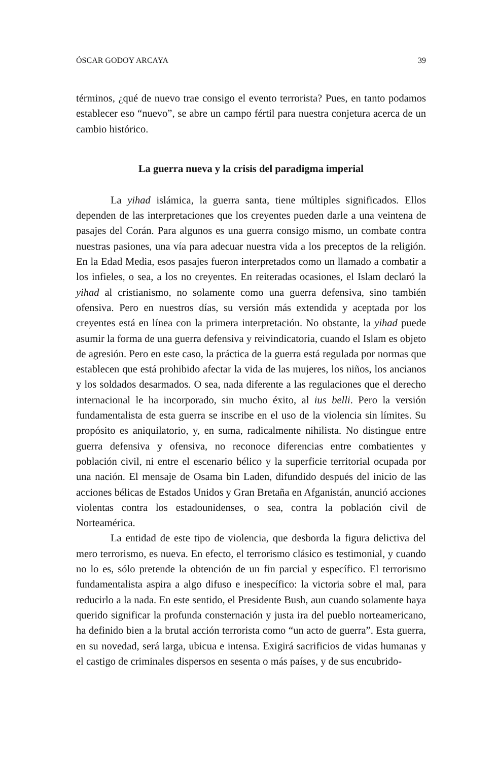ÓSCAR GODOY ARCAYA 39
términos, ¿qué de nuevo trae consigo el evento terrorista? Pues, en tanto podamos establecer eso “nuevo”, se abre un campo fértil para nuestra conjetura acerca de un cambio histórico.
La guerra nueva y la crisis del paradigma imperial
La yihad islámica, la guerra santa, tiene múltiples significados. Ellos dependen de las interpretaciones que los creyentes pueden darle a una veintena de pasajes del Corán. Para algunos es una guerra consigo mismo, un combate contra nuestras pasiones, una vía para adecuar nuestra vida a los preceptos de la religión. En la Edad Media, esos pasajes fueron interpretados como un llamado a combatir a los infieles, o sea, a los no creyentes. En reiteradas ocasiones, el Islam declaró la yihad al cristianismo, no solamente como una guerra defensiva, sino también ofensiva. Pero en nuestros días, su versión más extendida y aceptada por los creyentes está en línea con la primera interpretación. No obstante, la yihad puede asumir la forma de una guerra defensiva y reivindicatoria, cuando el Islam es objeto de agresión. Pero en este caso, la práctica de la guerra está regulada por normas que establecen que está prohibido afectar la vida de las mujeres, los niños, los ancianos y los soldados desarmados. O sea, nada diferente a las regulaciones que el derecho internacional le ha incorporado, sin mucho éxito, al ius belli. Pero la versión fundamentalista de esta guerra se inscribe en el uso de la violencia sin límites. Su propósito es aniquilatorio, y, en suma, radicalmente nihilista. No distingue entre guerra defensiva y ofensiva, no reconoce diferencias entre combatientes y población civil, ni entre el escenario bélico y la superficie territorial ocupada por una nación. El mensaje de Osama bin Laden, difundido después del inicio de las acciones bélicas de Estados Unidos y Gran Bretaña en Afganistán, anunció acciones violentas contra los estadounidenses, o sea, contra la población civil de Norteamérica.
La entidad de este tipo de violencia, que desborda la figura delictiva del mero terrorismo, es nueva. En efecto, el terrorismo clásico es testimonial, y cuando no lo es, sólo pretende la obtención de un fin parcial y específico. El terrorismo fundamentalista aspira a algo difuso e inespecífico: la victoria sobre el mal, para reducirlo a la nada. En este sentido, el Presidente Bush, aun cuando solamente haya querido significar la profunda consternación y justa ira del pueblo norteamericano, ha definido bien a la brutal acción terrorista como “un acto de guerra”. Esta guerra, en su novedad, será larga, ubicua e intensa. Exigirá sacrificios de vidas humanas y el castigo de criminales dispersos en sesenta o más países, y de sus encubrido-